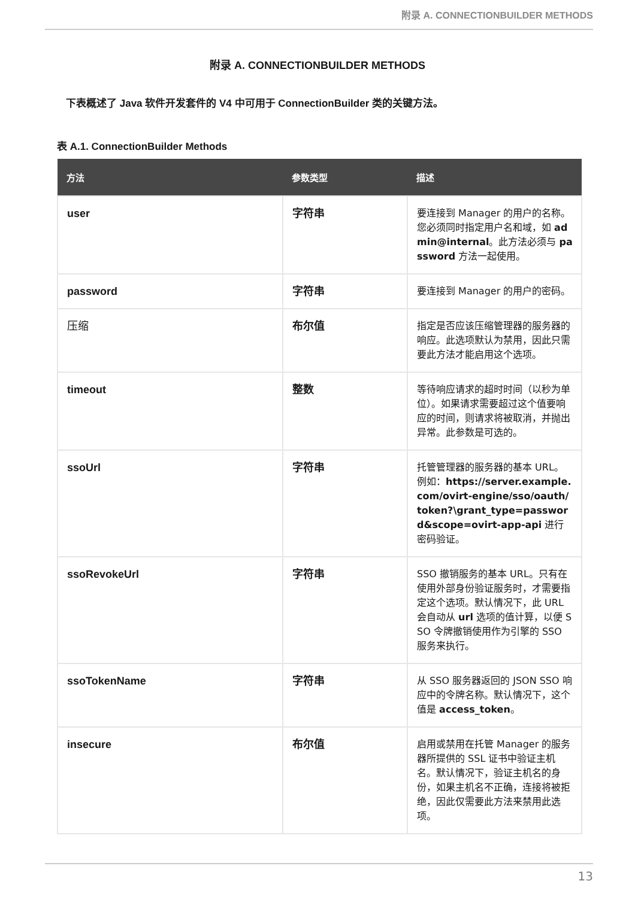附录 A. CONNECTIONBUILDER METHODS
附录 A. CONNECTIONBUILDER METHODS
下表概述了 Java 软件开发套件的 V4 中可用于 ConnectionBuilder 类的关键方法。
表 A.1. ConnectionBuilder Methods
| 方法 | 参数类型 | 描述 |
| --- | --- | --- |
| user | 字符串 | 要连接到 Manager 的用户的名称。您必须同时指定用户名和域，如 admin@internal 。此方法必须与 password 方法一起使用。 |
| password | 字符串 | 要连接到 Manager 的用户的密码。 |
| 压缩 | 布尔值 | 指定是否应该压缩管理器的服务器的响应。此选项默认为禁用，因此只需要此方法才能启用这个选项。 |
| timeout | 整数 | 等待响应请求的超时时间（以秒为单位）。如果请求需要超过这个值要响应的时间，则请求将被取消，并抛出异常。此参数是可选的。 |
| ssoUrl | 字符串 | 托管管理器的服务器的基本 URL。例如： https://server.example.com/ovirt-engine/sso/oauth/token?\grant_type=password&scope=ovirt-app-api 进行密码验证。 |
| ssoRevokeUrl | 字符串 | SSO 撤销服务的基本 URL。只有在使用外部身份验证服务时，才需要指定这个选项。默认情况下，此 URL 会自动从 url 选项的值计算，以便 SSO 令牌撤销使用作为引擎的 SSO 服务来执行。 |
| ssoTokenName | 字符串 | 从 SSO 服务器返回的 JSON SSO 响应中的令牌名称。默认情况下，这个值是 access_token 。 |
| insecure | 布尔值 | 启用或禁用在托管 Manager 的服务器所提供的 SSL 证书中验证主机名。默认情况下，验证主机名的身份，如果主机名不正确，连接将被拒绝，因此仅需要此方法来禁用此选项。 |
13